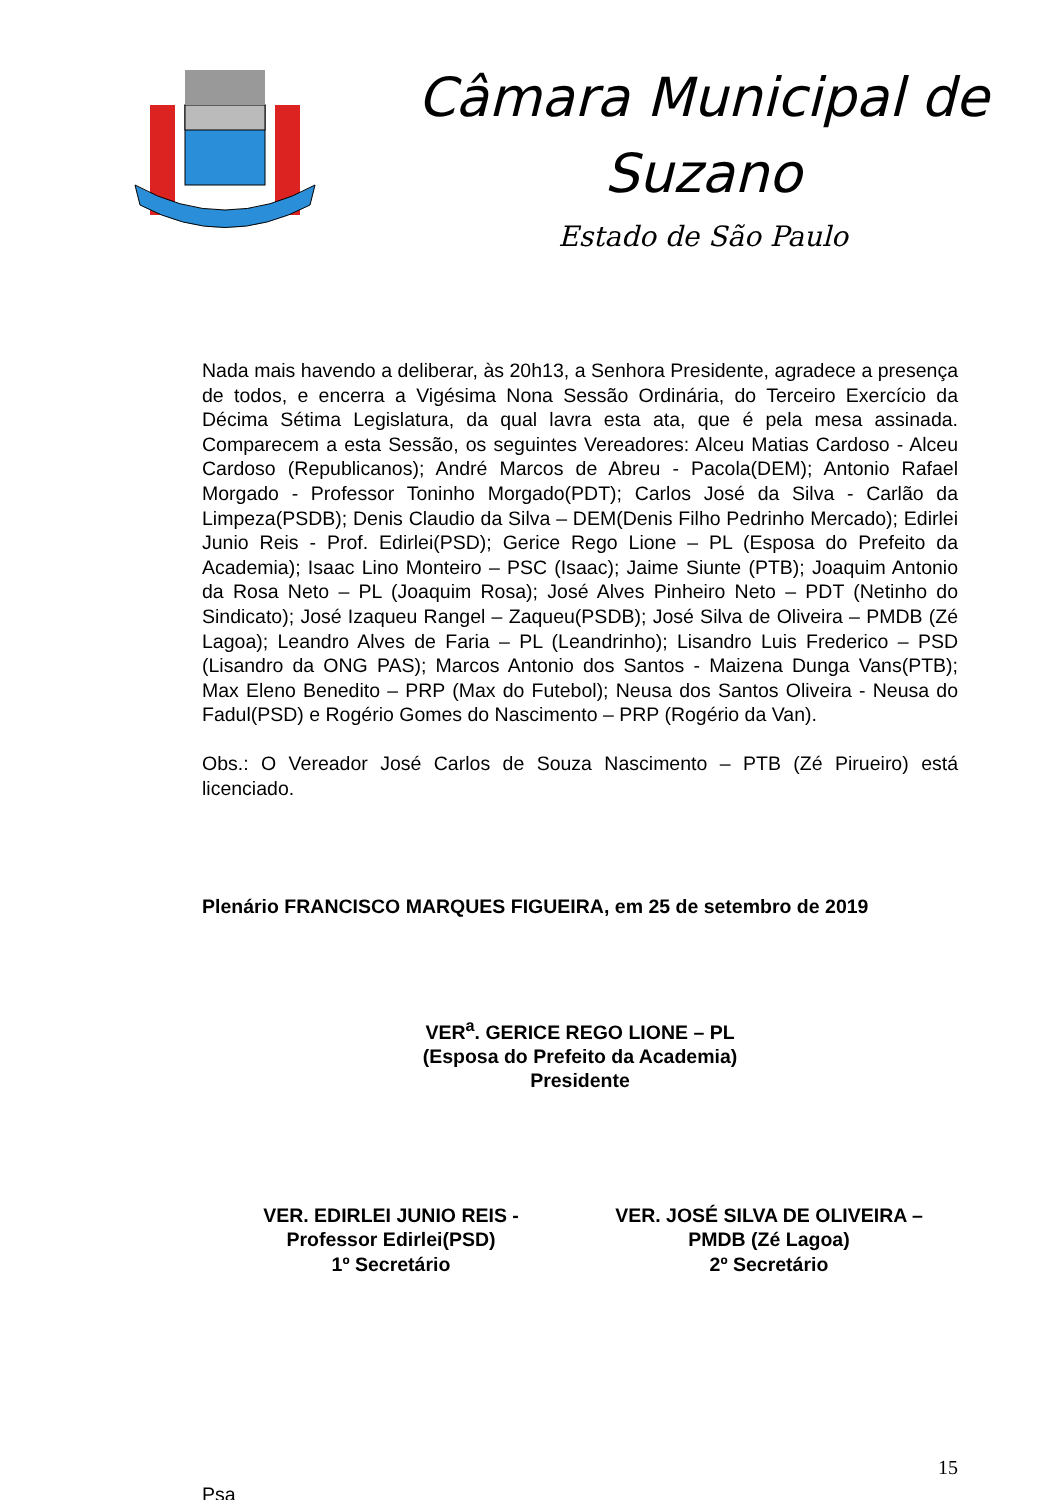Câmara Municipal de Suzano
Estado de São Paulo
Nada mais havendo a deliberar, às 20h13, a Senhora Presidente, agradece a presença de todos, e encerra a Vigésima Nona Sessão Ordinária, do Terceiro Exercício da Décima Sétima Legislatura, da qual lavra esta ata, que é pela mesa assinada. Comparecem a esta Sessão, os seguintes Vereadores: Alceu Matias Cardoso - Alceu Cardoso (Republicanos); André Marcos de Abreu - Pacola(DEM); Antonio Rafael Morgado - Professor Toninho Morgado(PDT); Carlos José da Silva - Carlão da Limpeza(PSDB); Denis Claudio da Silva – DEM(Denis Filho Pedrinho Mercado); Edirlei Junio Reis - Prof. Edirlei(PSD); Gerice Rego Lione – PL (Esposa do Prefeito da Academia); Isaac Lino Monteiro – PSC (Isaac); Jaime Siunte (PTB); Joaquim Antonio da Rosa Neto – PL (Joaquim Rosa); José Alves Pinheiro Neto – PDT (Netinho do Sindicato); José Izaqueu Rangel – Zaqueu(PSDB); José Silva de Oliveira – PMDB (Zé Lagoa); Leandro Alves de Faria – PL (Leandrinho); Lisandro Luis Frederico – PSD (Lisandro da ONG PAS); Marcos Antonio dos Santos - Maizena Dunga Vans(PTB); Max Eleno Benedito – PRP (Max do Futebol); Neusa dos Santos Oliveira - Neusa do Fadul(PSD) e Rogério Gomes do Nascimento – PRP (Rogério da Van).
Obs.: O Vereador José Carlos de Souza Nascimento – PTB (Zé Pirueiro) está licenciado.
Plenário FRANCISCO MARQUES FIGUEIRA, em 25 de setembro de 2019
VER<sup>a</sup>. GERICE REGO LIONE – PL
(Esposa do Prefeito da Academia)
Presidente
VER. EDIRLEI JUNIO REIS -
Professor Edirlei(PSD)
1º Secretário
VER. JOSÉ SILVA DE OLIVEIRA –
PMDB (Zé Lagoa)
2º Secretário
15
Psa